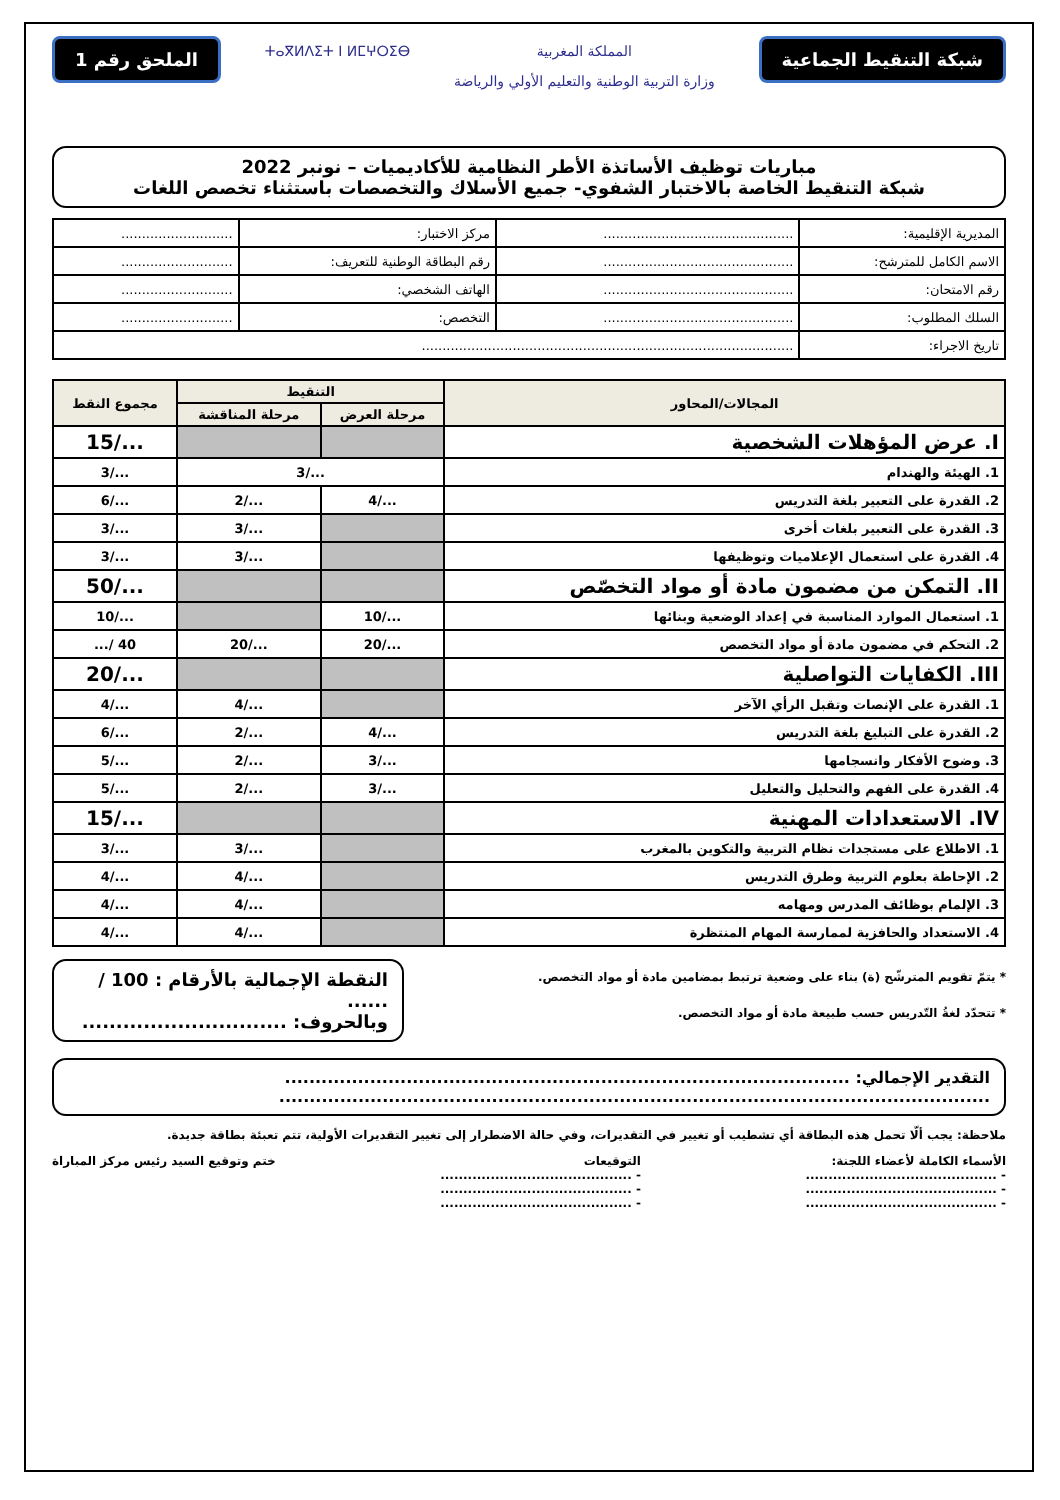شبكة التنقيط الجماعية
المملكة المغربية
وزارة التربية الوطنية والتعليم الأولي والرياضة
ⵜⴰⴳⵍⴷⵉⵜ ⵏ ⵍⵎⵖⵔⵉⴱ
الملحق رقم 1
مباريات توظيف الأساتذة الأطر النظامية للأكاديميات – نونبر 2022
شبكة التنقيط الخاصة بالاختبار الشفوي- جميع الأسلاك والتخصصات باستثناء تخصص اللغات
| المديرية الإقليمية: | .............................................. | مركز الاختبار: | ........................... |
| الاسم الكامل للمترشح: | .............................................. | رقم البطاقة الوطنية للتعريف: | ........................... |
| رقم الامتحان: | .............................................. | الهاتف الشخصي: | ........................... |
| السلك المطلوب: | .............................................. | التخصص: | ........................... |
| تاريخ الاجراء: | .......................................................................................... | | |
| المجالات/المحاور | التنقيط | | مجموع النقط |
| --- | --- | --- | --- |
| | مرحلة العرض | مرحلة المناقشة | |
| I. عرض المؤهلات الشخصية | | | .../15 |
| 1. الهيئة والهندام | .../3 | | .../3 |
| 2. القدرة على التعبير بلغة التدريس | .../4 | .../2 | .../6 |
| 3. القدرة على التعبير بلغات أخرى | | .../3 | .../3 |
| 4. القدرة على استعمال الإعلاميات وتوظيفها | | .../3 | .../3 |
| II. التمكن من مضمون مادة أو مواد التخصّص | | | .../50 |
| 1. استعمال الموارد المناسبة في إعداد الوضعية وبنائها | .../10 | | .../10 |
| 2. التحكم في مضمون مادة أو مواد التخصص | .../20 | .../20 | 40 /... |
| III. الكفايات التواصلية | | | .../20 |
| 1. القدرة على الإنصات وتقبل الرأي الآخر | | .../4 | .../4 |
| 2. القدرة على التبليغ بلغة التدريس | .../4 | .../2 | .../6 |
| 3. وضوح الأفكار وانسجامها | .../3 | .../2 | .../5 |
| 4. القدرة على الفهم والتحليل والتعليل | .../3 | .../2 | .../5 |
| IV. الاستعدادات المهنية | | | .../15 |
| 1. الاطلاع على مستجدات نظام التربية والتكوين بالمغرب | | .../3 | .../3 |
| 2. الإحاطة بعلوم التربية وطرق التدريس | | .../4 | .../4 |
| 3. الإلمام بوظائف المدرس ومهامه | | .../4 | .../4 |
| 4. الاستعداد والحافزية لممارسة المهام المنتظرة | | .../4 | .../4 |
* يتمّ تقويم المترشّح (ة) بناء على وضعية ترتبط بمضامين مادة أو مواد التخصص.
* تتحدّد لغةُ التّدريس حسب طبيعة مادة أو مواد التخصص.
النقطة الإجمالية بالأرقام : 100 / ......
وبالحروف: ..............................
التقدير الإجمالي: .............................................................................................
.....................................................................................................................
ملاحظة: يجب ألّا تحمل هذه البطاقة أي تشطيب أو تغيير في التقديرات، وفي حالة الاضطرار إلى تغيير التقديرات الأولية، تتم تعبئة بطاقة جديدة.
الأسماء الكاملة لأعضاء اللجنة:
- ..........................................
- ..........................................
- ..........................................
التوقيعات
- ..........................................
- ..........................................
- ..........................................
ختم وتوقيع السيد رئيس مركز المباراة